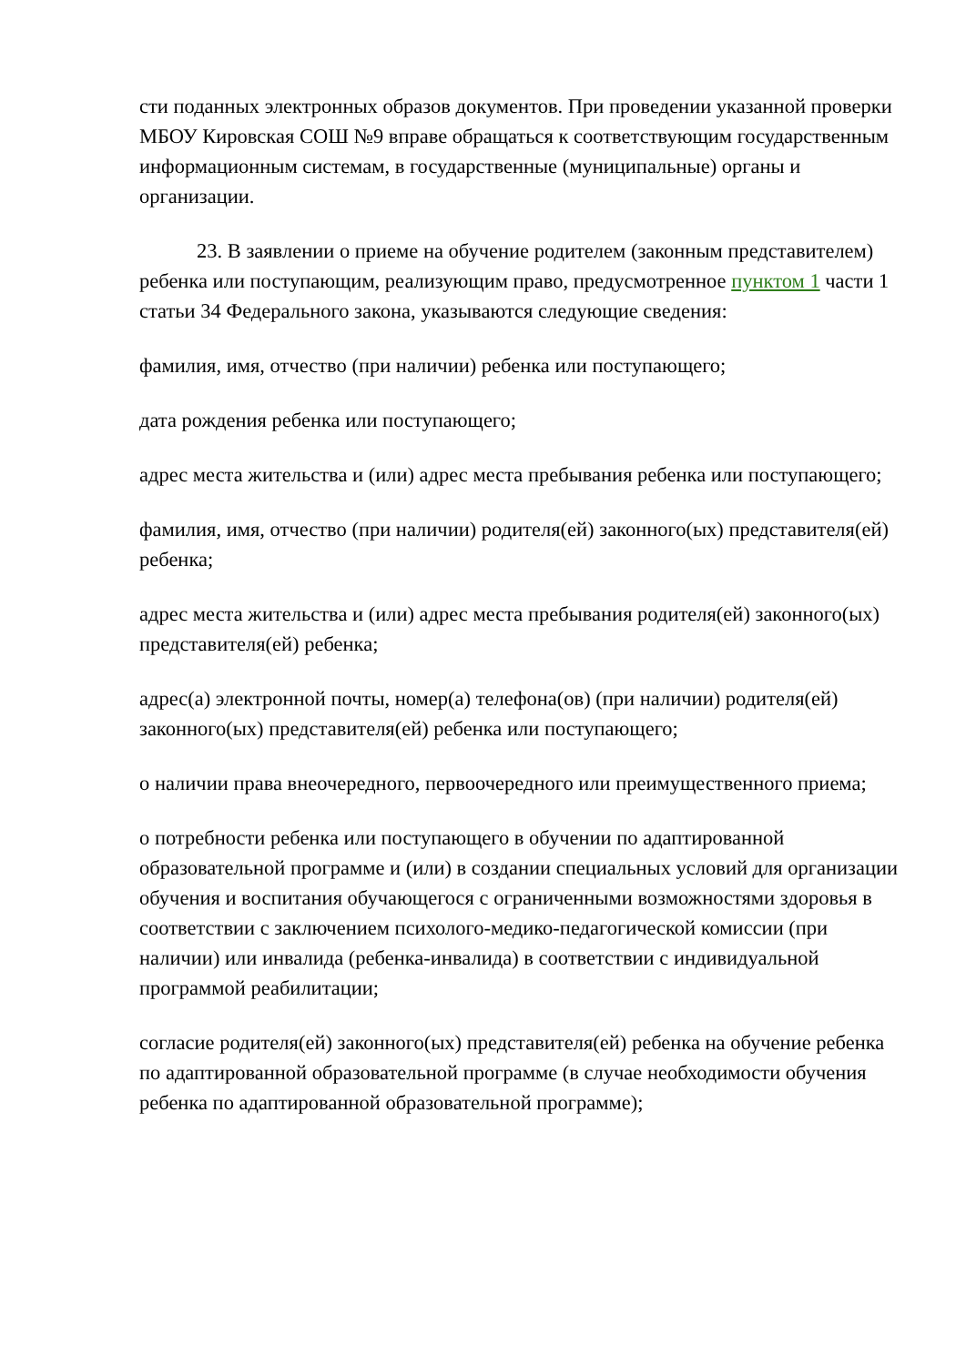сти поданных электронных образов документов. При проведении указанной проверки МБОУ Кировская СОШ №9 вправе обращаться к соответствующим государственным информационным системам, в государственные (муниципальные) органы и организации.
23. В заявлении о приеме на обучение родителем (законным представителем) ребенка или поступающим, реализующим право, предусмотренное пунктом 1 части 1 статьи 34 Федерального закона, указываются следующие сведения:
фамилия, имя, отчество (при наличии) ребенка или поступающего;
дата рождения ребенка или поступающего;
адрес места жительства и (или) адрес места пребывания ребенка или поступающего;
фамилия, имя, отчество (при наличии) родителя(ей) законного(ых) представителя(ей) ребенка;
адрес места жительства и (или) адрес места пребывания родителя(ей) законного(ых) представителя(ей) ребенка;
адрес(а) электронной почты, номер(а) телефона(ов) (при наличии) родителя(ей) законного(ых) представителя(ей) ребенка или поступающего;
о наличии права внеочередного, первоочередного или преимущественного приема;
о потребности ребенка или поступающего в обучении по адаптированной образовательной программе и (или) в создании специальных условий для организации обучения и воспитания обучающегося с ограниченными возможностями здоровья в соответствии с заключением психолого-медико-педагогической комиссии (при наличии) или инвалида (ребенка-инвалида) в соответствии с индивидуальной программой реабилитации;
согласие родителя(ей) законного(ых) представителя(ей) ребенка на обучение ребенка по адаптированной образовательной программе (в случае необходимости обучения ребенка по адаптированной образовательной программе);